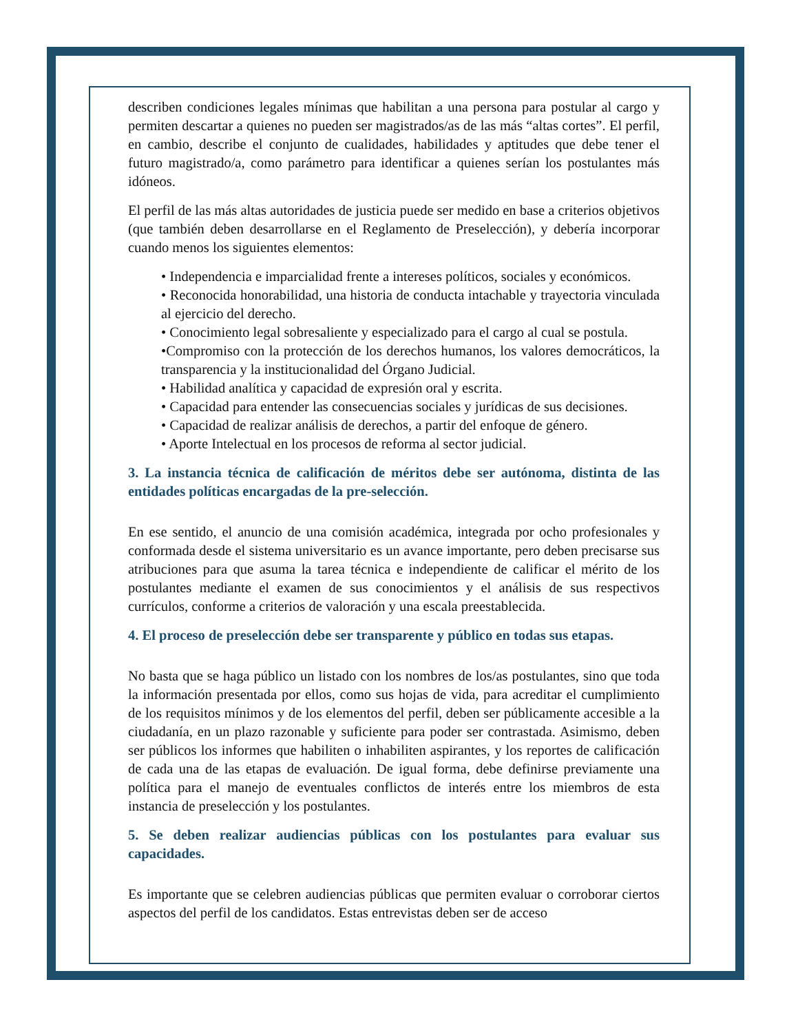describen condiciones legales mínimas que habilitan a una persona para postular al cargo y permiten descartar a quienes no pueden ser magistrados/as de las más “altas cortes”. El perfil, en cambio, describe el conjunto de cualidades, habilidades y aptitudes que debe tener el futuro magistrado/a, como parámetro para identificar a quienes serían los postulantes más idóneos.
El perfil de las más altas autoridades de justicia puede ser medido en base a criterios objetivos (que también deben desarrollarse en el Reglamento de Preselección), y debería incorporar cuando menos los siguientes elementos:
• Independencia e imparcialidad frente a intereses políticos, sociales y económicos.
• Reconocida honorabilidad, una historia de conducta intachable y trayectoria vinculada al ejercicio del derecho.
• Conocimiento legal sobresaliente y especializado para el cargo al cual se postula.
•Compromiso con la protección de los derechos humanos, los valores democráticos, la transparencia y la institucionalidad del Órgano Judicial.
• Habilidad analítica y capacidad de expresión oral y escrita.
• Capacidad para entender las consecuencias sociales y jurídicas de sus decisiones.
• Capacidad de realizar análisis de derechos, a partir del enfoque de género.
• Aporte Intelectual en los procesos de reforma al sector judicial.
3. La instancia técnica de calificación de méritos debe ser autónoma, distinta de las entidades políticas encargadas de la pre-selección.
En ese sentido, el anuncio de una comisión académica, integrada por ocho profesionales y conformada desde el sistema universitario es un avance importante, pero deben precisarse sus atribuciones para que asuma la tarea técnica e independiente de calificar el mérito de los postulantes mediante el examen de sus conocimientos y el análisis de sus respectivos currículos, conforme a criterios de valoración y una escala preestablecida.
4. El proceso de preselección debe ser transparente y público en todas sus etapas.
No basta que se haga público un listado con los nombres de los/as postulantes, sino que toda la información presentada por ellos, como sus hojas de vida, para acreditar el cumplimiento de los requisitos mínimos y de los elementos del perfil, deben ser públicamente accesible a la ciudadanía, en un plazo razonable y suficiente para poder ser contrastada. Asimismo, deben ser públicos los informes que habiliten o inhabiliten aspirantes, y los reportes de calificación de cada una de las etapas de evaluación. De igual forma, debe definirse previamente una política para el manejo de eventuales conflictos de interés entre los miembros de esta instancia de preselección y los postulantes.
5. Se deben realizar audiencias públicas con los postulantes para evaluar sus capacidades.
Es importante que se celebren audiencias públicas que permiten evaluar o corroborar ciertos aspectos del perfil de los candidatos. Estas entrevistas deben ser de acceso